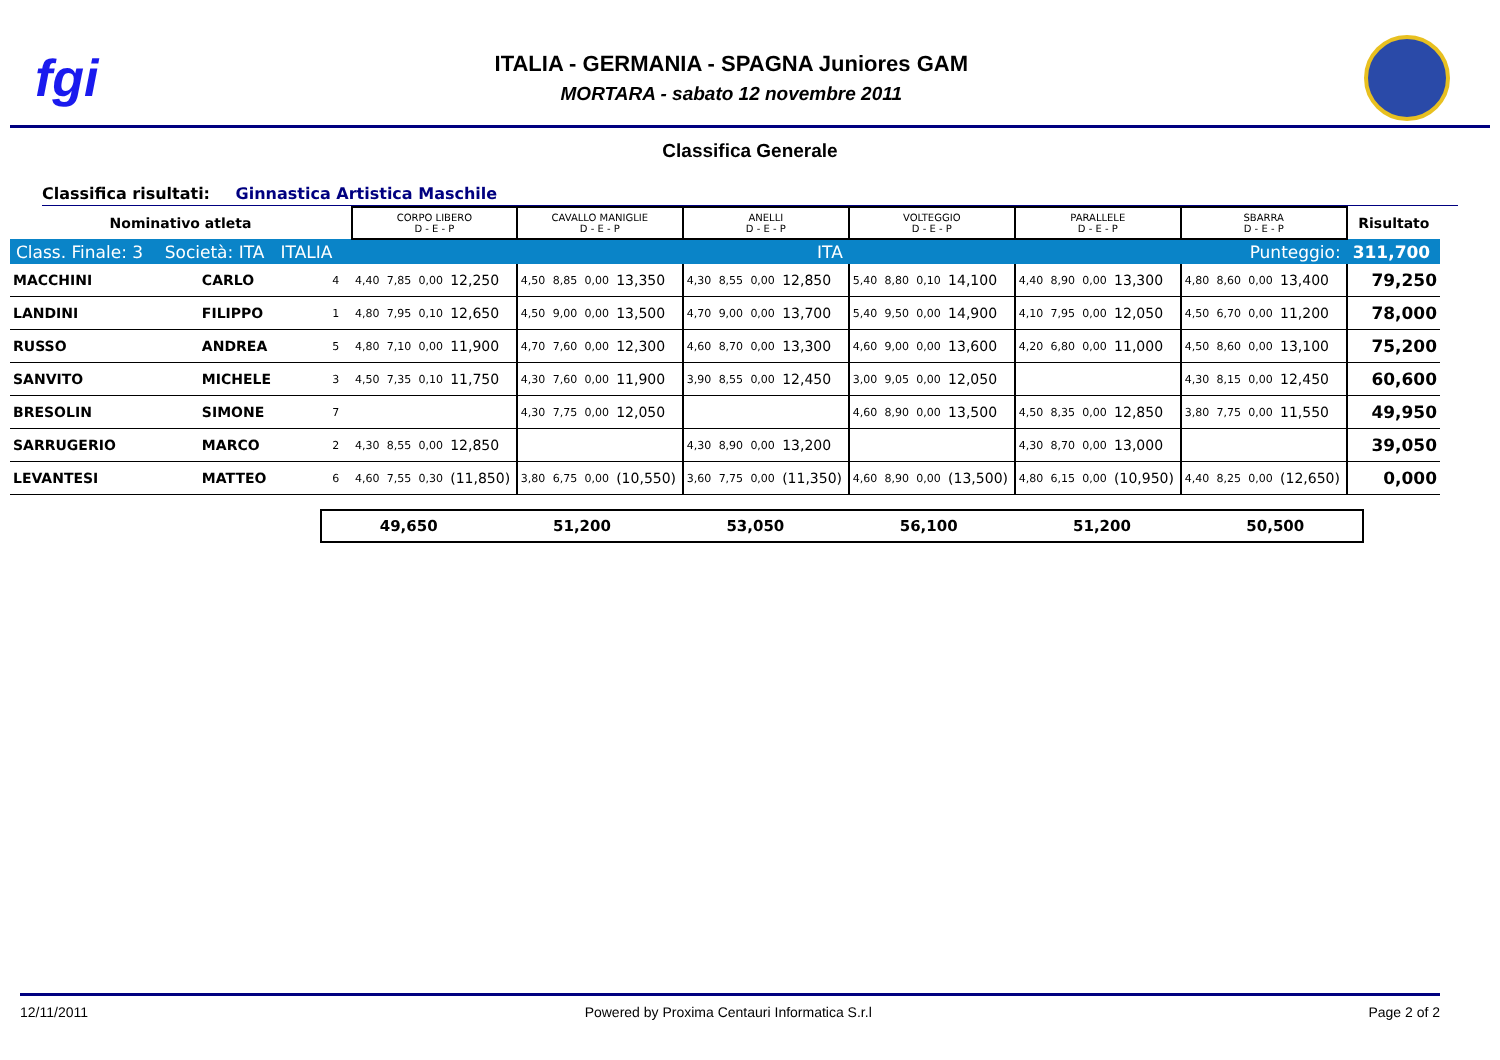fgi
ITALIA - GERMANIA - SPAGNA Juniores GAM
MORTARA - sabato 12 novembre 2011
Classifica Generale
Classifica risultati: Ginnastica Artistica Maschile
| Nominativo atleta | | | CORPO LIBERO D - E - P | | | | CAVALLO MANIGLIE D - E - P | | | | ANELLI D - E - P | | | | VOLTEGGIO D - E - P | | | | PARALLELE D - E - P | | | | SBARRA D - E - P | | | | Risultato |
| --- | --- | --- | --- | --- | --- | --- | --- | --- | --- | --- | --- | --- | --- | --- | --- | --- | --- | --- | --- | --- | --- | --- | --- | --- | --- | --- | --- |
| Class. Finale: 3 Società: ITA ITALIA | | | ITA | | | | | | | | | | | | Punteggio: | | | | | | | | | | | | 311,700 |
| MACCHINI | CARLO | 4 | 4,40 | 7,85 | 0,00 | 12,250 | 4,50 | 8,85 | 0,00 | 13,350 | 4,30 | 8,55 | 0,00 | 12,850 | 5,40 | 8,80 | 0,10 | 14,100 | 4,40 | 8,90 | 0,00 | 13,300 | 4,80 | 8,60 | 0,00 | 13,400 | 79,250 |
| LANDINI | FILIPPO | 1 | 4,80 | 7,95 | 0,10 | 12,650 | 4,50 | 9,00 | 0,00 | 13,500 | 4,70 | 9,00 | 0,00 | 13,700 | 5,40 | 9,50 | 0,00 | 14,900 | 4,10 | 7,95 | 0,00 | 12,050 | 4,50 | 6,70 | 0,00 | 11,200 | 78,000 |
| RUSSO | ANDREA | 5 | 4,80 | 7,10 | 0,00 | 11,900 | 4,70 | 7,60 | 0,00 | 12,300 | 4,60 | 8,70 | 0,00 | 13,300 | 4,60 | 9,00 | 0,00 | 13,600 | 4,20 | 6,80 | 0,00 | 11,000 | 4,50 | 8,60 | 0,00 | 13,100 | 75,200 |
| SANVITO | MICHELE | 3 | 4,50 | 7,35 | 0,10 | 11,750 | 4,30 | 7,60 | 0,00 | 11,900 | 3,90 | 8,55 | 0,00 | 12,450 | 3,00 | 9,05 | 0,00 | 12,050 | | | | | 4,30 | 8,15 | 0,00 | 12,450 | 60,600 |
| BRESOLIN | SIMONE | 7 | | | | | 4,30 | 7,75 | 0,00 | 12,050 | | | | | 4,60 | 8,90 | 0,00 | 13,500 | 4,50 | 8,35 | 0,00 | 12,850 | 3,80 | 7,75 | 0,00 | 11,550 | 49,950 |
| SARRUGERIO | MARCO | 2 | 4,30 | 8,55 | 0,00 | 12,850 | | | | | 4,30 | 8,90 | 0,00 | 13,200 | | | | | 4,30 | 8,70 | 0,00 | 13,000 | | | | | 39,050 |
| LEVANTESI | MATTEO | 6 | 4,60 | 7,55 | 0,30 | (11,850) | 3,80 | 6,75 | 0,00 | (10,550) | 3,60 | 7,75 | 0,00 | (11,350) | 4,60 | 8,90 | 0,00 | (13,500) | 4,80 | 6,15 | 0,00 | (10,950) | 4,40 | 8,25 | 0,00 | (12,650) | 0,000 |
49,650 51,200 53,050 56,100 51,200 50,500
12/11/2011 Powered by Proxima Centauri Informatica S.r.l Page 2 of 2